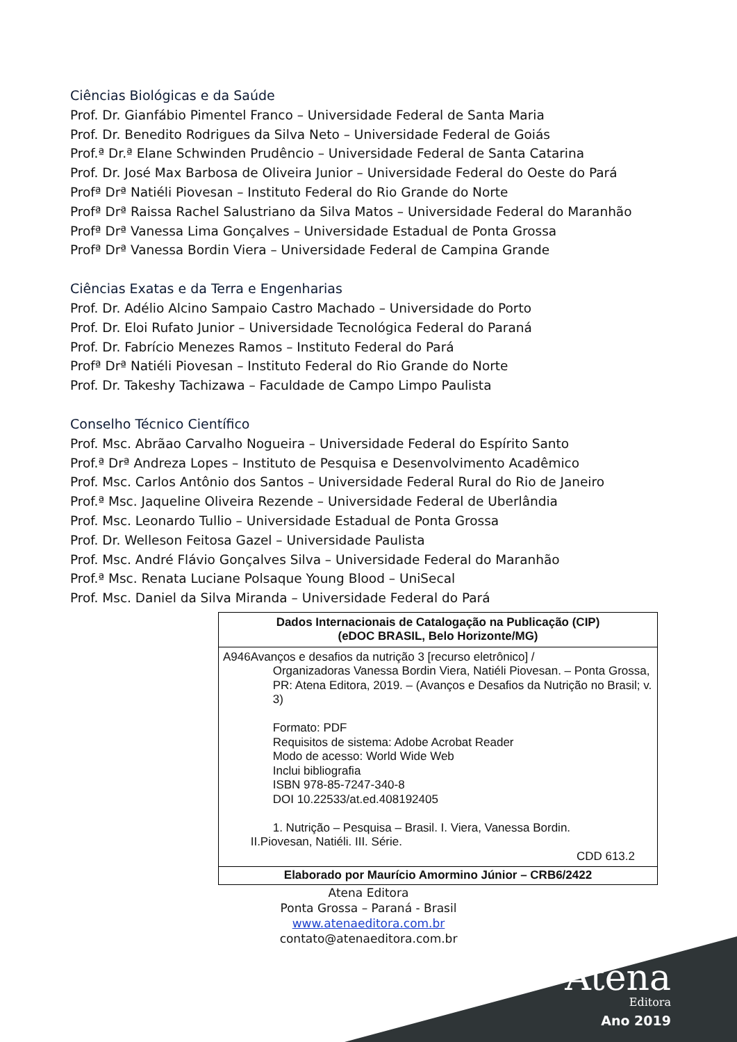Ciências Biológicas e da Saúde
Prof. Dr. Gianfábio Pimentel Franco – Universidade Federal de Santa Maria
Prof. Dr. Benedito Rodrigues da Silva Neto – Universidade Federal de Goiás
Prof.ª Dr.ª Elane Schwinden Prudêncio – Universidade Federal de Santa Catarina
Prof. Dr. José Max Barbosa de Oliveira Junior – Universidade Federal do Oeste do Pará
Profª Drª Natiéli Piovesan – Instituto Federal do Rio Grande do Norte
Profª Drª Raissa Rachel Salustriano da Silva Matos – Universidade Federal do Maranhão
Profª Drª Vanessa Lima Gonçalves – Universidade Estadual de Ponta Grossa
Profª Drª Vanessa Bordin Viera – Universidade Federal de Campina Grande
Ciências Exatas e da Terra e Engenharias
Prof. Dr. Adélio Alcino Sampaio Castro Machado – Universidade do Porto
Prof. Dr. Eloi Rufato Junior – Universidade Tecnológica Federal do Paraná
Prof. Dr. Fabrício Menezes Ramos – Instituto Federal do Pará
Profª Drª Natiéli Piovesan – Instituto Federal do Rio Grande do Norte
Prof. Dr. Takeshy Tachizawa – Faculdade de Campo Limpo Paulista
Conselho Técnico Científico
Prof. Msc. Abrãao Carvalho Nogueira – Universidade Federal do Espírito Santo
Prof.ª Drª Andreza Lopes – Instituto de Pesquisa e Desenvolvimento Acadêmico
Prof. Msc. Carlos Antônio dos Santos – Universidade Federal Rural do Rio de Janeiro
Prof.ª Msc. Jaqueline Oliveira Rezende – Universidade Federal de Uberlândia
Prof. Msc. Leonardo Tullio – Universidade Estadual de Ponta Grossa
Prof. Dr. Welleson Feitosa Gazel – Universidade Paulista
Prof. Msc. André Flávio Gonçalves Silva – Universidade Federal do Maranhão
Prof.ª Msc. Renata Luciane Polsaque Young Blood – UniSecal
Prof. Msc. Daniel da Silva Miranda – Universidade Federal do Pará
| Dados Internacionais de Catalogação na Publicação (CIP) (eDOC BRASIL, Belo Horizonte/MG) |
| A946 Avanços e desafios da nutrição 3 [recurso eletrônico] / Organizadoras Vanessa Bordin Viera, Natiéli Piovesan. – Ponta Grossa, PR: Atena Editora, 2019. – (Avanços e Desafios da Nutrição no Brasil; v. 3) Formato: PDF Requisitos de sistema: Adobe Acrobat Reader Modo de acesso: World Wide Web Inclui bibliografia ISBN 978-85-7247-340-8 DOI 10.22533/at.ed.408192405 1. Nutrição – Pesquisa – Brasil. I. Viera, Vanessa Bordin. II.Piovesan, Natiéli. III. Série. CDD 613.2 |
| Elaborado por Maurício Amormino Júnior – CRB6/2422 |
Atena Editora
Ponta Grossa – Paraná - Brasil
www.atenaeditora.com.br
contato@atenaeditora.com.br
Atena
Editora
Ano 2019